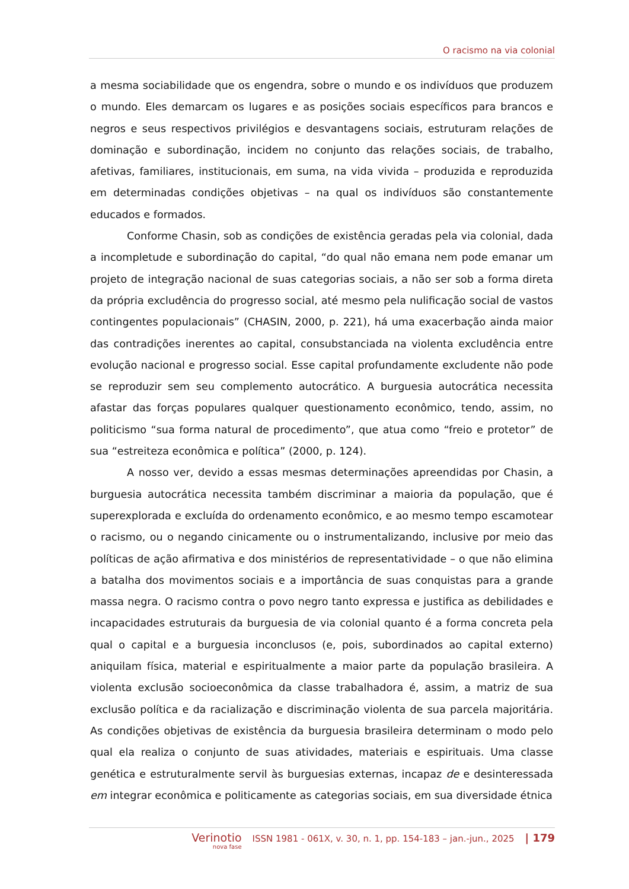O racismo na via colonial
a mesma sociabilidade que os engendra, sobre o mundo e os indivíduos que produzem o mundo. Eles demarcam os lugares e as posições sociais específicos para brancos e negros e seus respectivos privilégios e desvantagens sociais, estruturam relações de dominação e subordinação, incidem no conjunto das relações sociais, de trabalho, afetivas, familiares, institucionais, em suma, na vida vivida – produzida e reproduzida em determinadas condições objetivas – na qual os indivíduos são constantemente educados e formados.
Conforme Chasin, sob as condições de existência geradas pela via colonial, dada a incompletude e subordinação do capital, “do qual não emana nem pode emanar um projeto de integração nacional de suas categorias sociais, a não ser sob a forma direta da própria excludência do progresso social, até mesmo pela nulificação social de vastos contingentes populacionais” (CHASIN, 2000, p. 221), há uma exacerbação ainda maior das contradições inerentes ao capital, consubstanciada na violenta excludência entre evolução nacional e progresso social. Esse capital profundamente excludente não pode se reproduzir sem seu complemento autocrático. A burguesia autocrática necessita afastar das forças populares qualquer questionamento econômico, tendo, assim, no politicismo “sua forma natural de procedimento”, que atua como “freio e protetor” de sua “estreiteza econômica e política” (2000, p. 124).
A nosso ver, devido a essas mesmas determinações apreendidas por Chasin, a burguesia autocrática necessita também discriminar a maioria da população, que é superexplorada e excluída do ordenamento econômico, e ao mesmo tempo escamotear o racismo, ou o negando cinicamente ou o instrumentalizando, inclusive por meio das políticas de ação afirmativa e dos ministérios de representatividade – o que não elimina a batalha dos movimentos sociais e a importância de suas conquistas para a grande massa negra. O racismo contra o povo negro tanto expressa e justifica as debilidades e incapacidades estruturais da burguesia de via colonial quanto é a forma concreta pela qual o capital e a burguesia inconclusos (e, pois, subordinados ao capital externo) aniquilam física, material e espiritualmente a maior parte da população brasileira. A violenta exclusão socioeconômica da classe trabalhadora é, assim, a matriz de sua exclusão política e da racialização e discriminação violenta de sua parcela majoritária. As condições objetivas de existência da burguesia brasileira determinam o modo pelo qual ela realiza o conjunto de suas atividades, materiais e espirituais. Uma classe genética e estruturalmente servil às burguesias externas, incapaz de e desinteressada em integrar econômica e politicamente as categorias sociais, em sua diversidade étnica
Verinotio
nova fase
ISSN 1981 - 061X, v. 30, n. 1, pp. 154-183 – jan.-jun., 2025
| 179